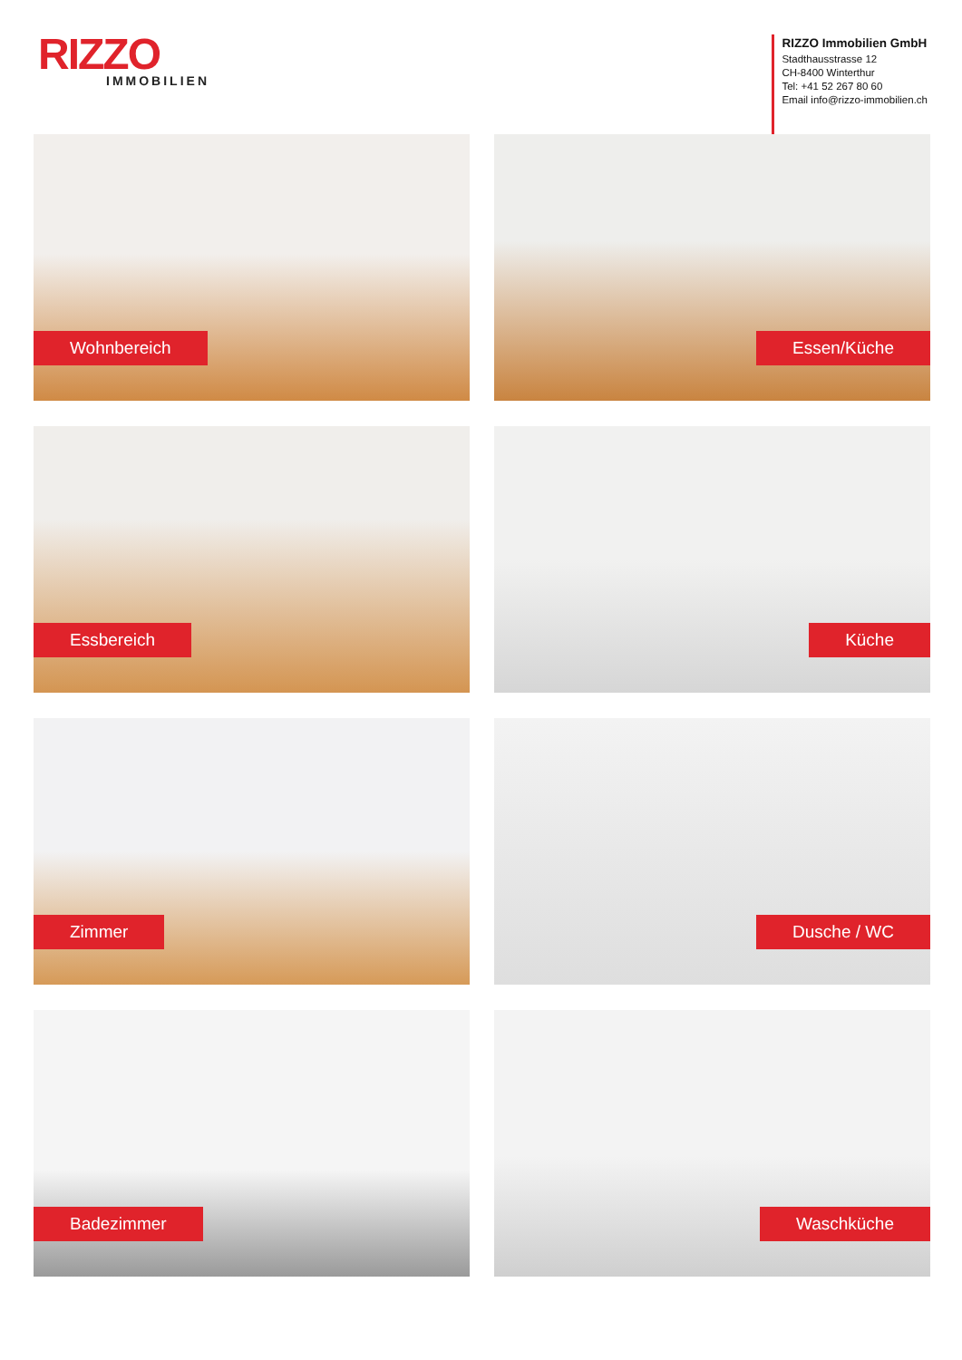RIZZO
IMMOBILIEN
RIZZO Immobilien GmbH
Stadthausstrasse 12
CH-8400 Winterthur
Tel: +41 52 267 80 60
Email info@rizzo-immobilien.ch
Wohnbereich
Essen/Küche
Essbereich
Küche
Zimmer
Dusche / WC
Badezimmer
Waschküche